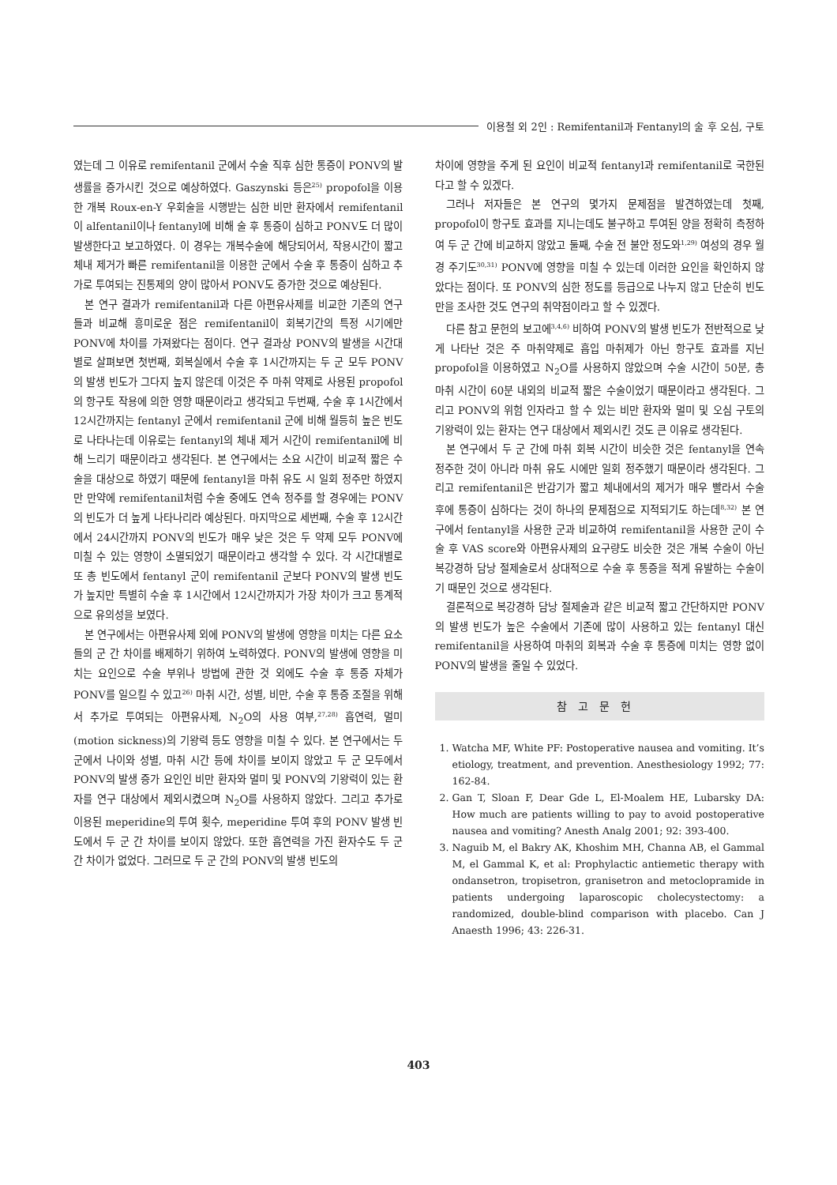이용철 외 2인 : Remifentanil과 Fentanyl의 술 후 오심, 구토
였는데 그 이유로 remifentanil 군에서 수술 직후 심한 통증이 PONV의 발생률을 증가시킨 것으로 예상하였다. Gaszynski 등은<sup>25)</sup> propofol을 이용한 개복 Roux-en-Y 우회술을 시행받는 심한 비만 환자에서 remifentanil이 alfentanil이나 fentanyl에 비해 술 후 통증이 심하고 PONV도 더 많이 발생한다고 보고하였다. 이 경우는 개복수술에 해당되어서, 작용시간이 짧고 체내 제거가 빠른 remifentanil을 이용한 군에서 수술 후 통증이 심하고 추가로 투여되는 진통제의 양이 많아서 PONV도 증가한 것으로 예상된다.
본 연구 결과가 remifentanil과 다른 아편유사제를 비교한 기존의 연구들과 비교해 흥미로운 점은 remifentanil이 회복기간의 특정 시기에만 PONV에 차이를 가져왔다는 점이다. 연구 결과상 PONV의 발생을 시간대별로 살펴보면 첫번째, 회복실에서 수술 후 1시간까지는 두 군 모두 PONV의 발생 빈도가 그다지 높지 않은데 이것은 주 마취 약제로 사용된 propofol의 항구토 작용에 의한 영향 때문이라고 생각되고 두번째, 수술 후 1시간에서 12시간까지는 fentanyl 군에서 remifentanil 군에 비해 월등히 높은 빈도로 나타나는데 이유로는 fentanyl의 체내 제거 시간이 remifentanil에 비해 느리기 때문이라고 생각된다. 본 연구에서는 소요 시간이 비교적 짧은 수술을 대상으로 하였기 때문에 fentanyl을 마취 유도 시 일회 정주만 하였지만 만약에 remifentanil처럼 수술 중에도 연속 정주를 할 경우에는 PONV의 빈도가 더 높게 나타나리라 예상된다. 마지막으로 세번째, 수술 후 12시간에서 24시간까지 PONV의 빈도가 매우 낮은 것은 두 약제 모두 PONV에 미칠 수 있는 영향이 소멸되었기 때문이라고 생각할 수 있다. 각 시간대별로 또 총 빈도에서 fentanyl 군이 remifentanil 군보다 PONV의 발생 빈도가 높지만 특별히 수술 후 1시간에서 12시간까지가 가장 차이가 크고 통계적으로 유의성을 보였다.
본 연구에서는 아편유사제 외에 PONV의 발생에 영향을 미치는 다른 요소들의 군 간 차이를 배제하기 위하여 노력하였다. PONV의 발생에 영향을 미치는 요인으로 수술 부위나 방법에 관한 것 외에도 수술 후 통증 자체가 PONV를 일으킬 수 있고<sup>26)</sup> 마취 시간, 성별, 비만, 수술 후 통증 조절을 위해서 추가로 투여되는 아편유사제, N<sub>2</sub>O의 사용 여부,<sup>27,28)</sup> 흡연력, 멀미(motion sickness)의 기왕력 등도 영향을 미칠 수 있다. 본 연구에서는 두 군에서 나이와 성별, 마취 시간 등에 차이를 보이지 않았고 두 군 모두에서 PONV의 발생 증가 요인인 비만 환자와 멀미 및 PONV의 기왕력이 있는 환자를 연구 대상에서 제외시켰으며 N<sub>2</sub>O를 사용하지 않았다. 그리고 추가로 이용된 meperidine의 투여 횟수, meperidine 투여 후의 PONV 발생 빈도에서 두 군 간 차이를 보이지 않았다. 또한 흡연력을 가진 환자수도 두 군 간 차이가 없었다. 그러므로 두 군 간의 PONV의 발생 빈도의
차이에 영향을 주게 된 요인이 비교적 fentanyl과 remifentanil로 국한된다고 할 수 있겠다.
그러나 저자들은 본 연구의 몇가지 문제점을 발견하였는데 첫째, propofol이 항구토 효과를 지니는데도 불구하고 투여된 양을 정확히 측정하여 두 군 간에 비교하지 않았고 둘째, 수술 전 불안 정도와<sup>1,29)</sup> 여성의 경우 월경 주기도<sup>30,31)</sup> PONV에 영향을 미칠 수 있는데 이러한 요인을 확인하지 않았다는 점이다. 또 PONV의 심한 정도를 등급으로 나누지 않고 단순히 빈도만을 조사한 것도 연구의 취약점이라고 할 수 있겠다.
다른 참고 문헌의 보고에<sup>3,4,6)</sup> 비하여 PONV의 발생 빈도가 전반적으로 낮게 나타난 것은 주 마취약제로 흡입 마취제가 아닌 항구토 효과를 지닌 propofol을 이용하였고 N<sub>2</sub>O를 사용하지 않았으며 수술 시간이 50분, 총 마취 시간이 60분 내외의 비교적 짧은 수술이었기 때문이라고 생각된다. 그리고 PONV의 위험 인자라고 할 수 있는 비만 환자와 멀미 및 오심 구토의 기왕력이 있는 환자는 연구 대상에서 제외시킨 것도 큰 이유로 생각된다.
본 연구에서 두 군 간에 마취 회복 시간이 비슷한 것은 fentanyl을 연속 정주한 것이 아니라 마취 유도 시에만 일회 정주했기 때문이라 생각된다. 그리고 remifentanil은 반감기가 짧고 체내에서의 제거가 매우 빨라서 수술 후에 통증이 심하다는 것이 하나의 문제점으로 지적되기도 하는데<sup>8,32)</sup> 본 연구에서 fentanyl을 사용한 군과 비교하여 remifentanil을 사용한 군이 수술 후 VAS score와 아편유사제의 요구량도 비슷한 것은 개복 수술이 아닌 복강경하 담낭 절제술로서 상대적으로 수술 후 통증을 적게 유발하는 수술이기 때문인 것으로 생각된다.
결론적으로 복강경하 담낭 절제술과 같은 비교적 짧고 간단하지만 PONV의 발생 빈도가 높은 수술에서 기존에 많이 사용하고 있는 fentanyl 대신 remifentanil을 사용하여 마취의 회복과 수술 후 통증에 미치는 영향 없이 PONV의 발생을 줄일 수 있었다.
참고문헌
1. Watcha MF, White PF: Postoperative nausea and vomiting. It’s etiology, treatment, and prevention. Anesthesiology 1992; 77: 162-84.
2. Gan T, Sloan F, Dear Gde L, El-Moalem HE, Lubarsky DA: How much are patients willing to pay to avoid postoperative nausea and vomiting? Anesth Analg 2001; 92: 393-400.
3. Naguib M, el Bakry AK, Khoshim MH, Channa AB, el Gammal M, el Gammal K, et al: Prophylactic antiemetic therapy with ondansetron, tropisetron, granisetron and metoclopramide in patients undergoing laparoscopic cholecystectomy: a randomized, double-blind comparison with placebo. Can J Anaesth 1996; 43: 226-31.
403